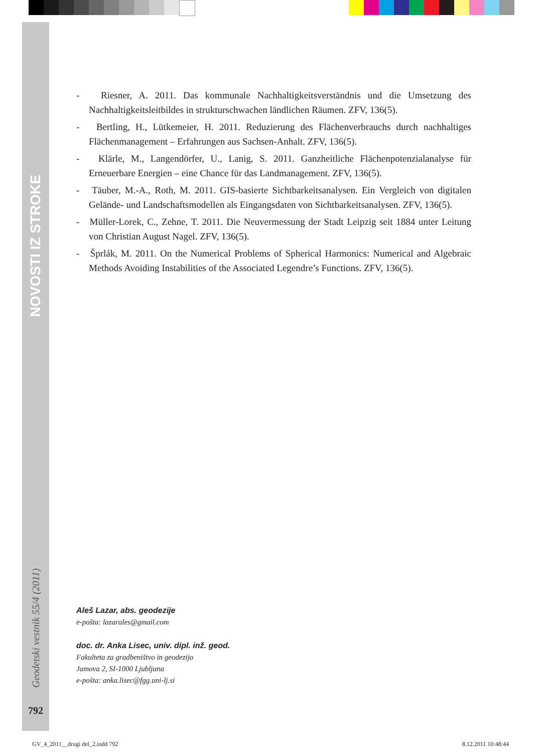NOVOSTI IZ STROKE
Geodetski vestnik 55/4 (2011)
792
- Riesner, A. 2011. Das kommunale Nachhaltigkeitsverständnis und die Umsetzung des Nachhaltigkeitsleitbildes in strukturschwachen ländlichen Räumen. ZFV, 136(5).
- Bertling, H., Lütkemeier, H. 2011. Reduzierung des Flächenverbrauchs durch nachhaltiges Flächenmanagement – Erfahrungen aus Sachsen-Anhalt. ZFV, 136(5).
- Klärle, M., Langendörfer, U., Lanig, S. 2011. Ganzheitliche Flächenpotenzialanalyse für Erneuerbare Energien – eine Chance für das Landmanagement. ZFV, 136(5).
- Täuber, M.-A., Roth, M. 2011. GIS-basierte Sichtbarkeitsanalysen. Ein Vergleich von digitalen Gelände- und Landschaftsmodellen als Eingangsdaten von Sichtbarkeitsanalysen. ZFV, 136(5).
- Müller-Lorek, C., Zehne, T. 2011. Die Neuvermessung der Stadt Leipzig seit 1884 unter Leitung von Christian August Nagel. ZFV, 136(5).
- Šprlák, M. 2011. On the Numerical Problems of Spherical Harmonics: Numerical and Algebraic Methods Avoiding Instabilities of the Associated Legendre’s Functions. ZFV, 136(5).
Aleš Lazar, abs. geodezije
e-pošta: lazarales@gmail.com
doc. dr. Anka Lisec, univ. dipl. inž. geod.
Fakulteta za gradbeništvo in geodezijo
Jamova 2, SI-1000 Ljubljana
e-pošta: anka.lisec@fgg.uni-lj.si
GV_4_2011__drugi del_2.indd 792 8.12.2011 10:48:44